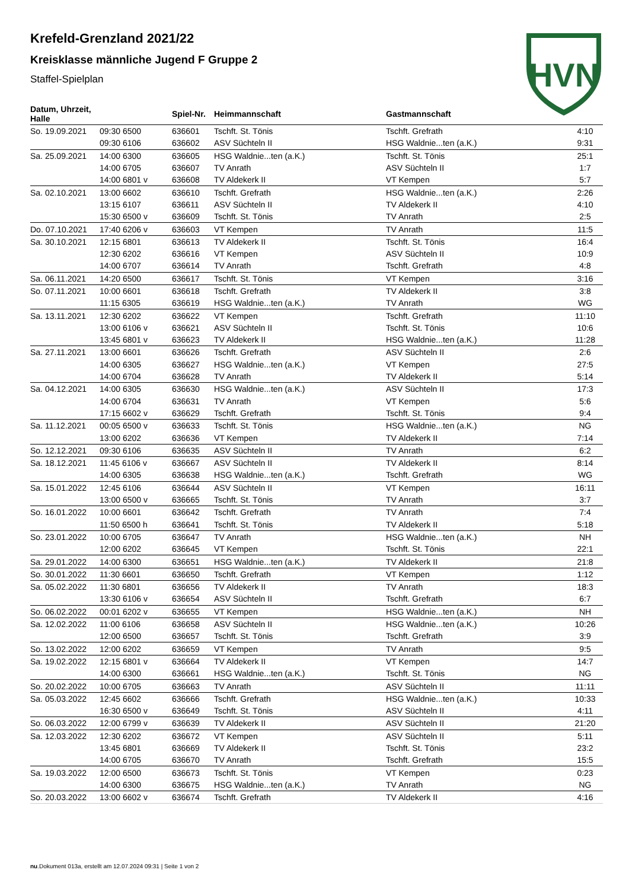HVN
Krefeld-Grenzland 2021/22
Kreisklasse männliche Jugend F Gruppe 2
Staffel-Spielplan
| Datum, Uhrzeit, Halle | | Spiel-Nr. | Heimmannschaft | Gastmannschaft | |
| --- | --- | --- | --- | --- | --- |
| So. 19.09.2021 | 09:30 6500 | 636601 | Tschft. St. Tönis | Tschft. Grefrath | 4:10 |
| | 09:30 6106 | 636602 | ASV Süchteln II | HSG Waldnie...ten (a.K.) | 9:31 |
| Sa. 25.09.2021 | 14:00 6300 | 636605 | HSG Waldnie...ten (a.K.) | Tschft. St. Tönis | 25:1 |
| | 14:00 6705 | 636607 | TV Anrath | ASV Süchteln II | 1:7 |
| | 14:00 6801 v | 636608 | TV Aldekerk II | VT Kempen | 5:7 |
| Sa. 02.10.2021 | 13:00 6602 | 636610 | Tschft. Grefrath | HSG Waldnie...ten (a.K.) | 2:26 |
| | 13:15 6107 | 636611 | ASV Süchteln II | TV Aldekerk II | 4:10 |
| | 15:30 6500 v | 636609 | Tschft. St. Tönis | TV Anrath | 2:5 |
| Do. 07.10.2021 | 17:40 6206 v | 636603 | VT Kempen | TV Anrath | 11:5 |
| Sa. 30.10.2021 | 12:15 6801 | 636613 | TV Aldekerk II | Tschft. St. Tönis | 16:4 |
| | 12:30 6202 | 636616 | VT Kempen | ASV Süchteln II | 10:9 |
| | 14:00 6707 | 636614 | TV Anrath | Tschft. Grefrath | 4:8 |
| Sa. 06.11.2021 | 14:20 6500 | 636617 | Tschft. St. Tönis | VT Kempen | 3:16 |
| So. 07.11.2021 | 10:00 6601 | 636618 | Tschft. Grefrath | TV Aldekerk II | 3:8 |
| | 11:15 6305 | 636619 | HSG Waldnie...ten (a.K.) | TV Anrath | WG |
| Sa. 13.11.2021 | 12:30 6202 | 636622 | VT Kempen | Tschft. Grefrath | 11:10 |
| | 13:00 6106 v | 636621 | ASV Süchteln II | Tschft. St. Tönis | 10:6 |
| | 13:45 6801 v | 636623 | TV Aldekerk II | HSG Waldnie...ten (a.K.) | 11:28 |
| Sa. 27.11.2021 | 13:00 6601 | 636626 | Tschft. Grefrath | ASV Süchteln II | 2:6 |
| | 14:00 6305 | 636627 | HSG Waldnie...ten (a.K.) | VT Kempen | 27:5 |
| | 14:00 6704 | 636628 | TV Anrath | TV Aldekerk II | 5:14 |
| Sa. 04.12.2021 | 14:00 6305 | 636630 | HSG Waldnie...ten (a.K.) | ASV Süchteln II | 17:3 |
| | 14:00 6704 | 636631 | TV Anrath | VT Kempen | 5:6 |
| | 17:15 6602 v | 636629 | Tschft. Grefrath | Tschft. St. Tönis | 9:4 |
| Sa. 11.12.2021 | 00:05 6500 v | 636633 | Tschft. St. Tönis | HSG Waldnie...ten (a.K.) | NG |
| | 13:00 6202 | 636636 | VT Kempen | TV Aldekerk II | 7:14 |
| So. 12.12.2021 | 09:30 6106 | 636635 | ASV Süchteln II | TV Anrath | 6:2 |
| Sa. 18.12.2021 | 11:45 6106 v | 636667 | ASV Süchteln II | TV Aldekerk II | 8:14 |
| | 14:00 6305 | 636638 | HSG Waldnie...ten (a.K.) | Tschft. Grefrath | WG |
| Sa. 15.01.2022 | 12:45 6106 | 636644 | ASV Süchteln II | VT Kempen | 16:11 |
| | 13:00 6500 v | 636665 | Tschft. St. Tönis | TV Anrath | 3:7 |
| So. 16.01.2022 | 10:00 6601 | 636642 | Tschft. Grefrath | TV Anrath | 7:4 |
| | 11:50 6500 h | 636641 | Tschft. St. Tönis | TV Aldekerk II | 5:18 |
| So. 23.01.2022 | 10:00 6705 | 636647 | TV Anrath | HSG Waldnie...ten (a.K.) | NH |
| | 12:00 6202 | 636645 | VT Kempen | Tschft. St. Tönis | 22:1 |
| Sa. 29.01.2022 | 14:00 6300 | 636651 | HSG Waldnie...ten (a.K.) | TV Aldekerk II | 21:8 |
| So. 30.01.2022 | 11:30 6601 | 636650 | Tschft. Grefrath | VT Kempen | 1:12 |
| Sa. 05.02.2022 | 11:30 6801 | 636656 | TV Aldekerk II | TV Anrath | 18:3 |
| | 13:30 6106 v | 636654 | ASV Süchteln II | Tschft. Grefrath | 6:7 |
| So. 06.02.2022 | 00:01 6202 v | 636655 | VT Kempen | HSG Waldnie...ten (a.K.) | NH |
| Sa. 12.02.2022 | 11:00 6106 | 636658 | ASV Süchteln II | HSG Waldnie...ten (a.K.) | 10:26 |
| | 12:00 6500 | 636657 | Tschft. St. Tönis | Tschft. Grefrath | 3:9 |
| So. 13.02.2022 | 12:00 6202 | 636659 | VT Kempen | TV Anrath | 9:5 |
| Sa. 19.02.2022 | 12:15 6801 v | 636664 | TV Aldekerk II | VT Kempen | 14:7 |
| | 14:00 6300 | 636661 | HSG Waldnie...ten (a.K.) | Tschft. St. Tönis | NG |
| So. 20.02.2022 | 10:00 6705 | 636663 | TV Anrath | ASV Süchteln II | 11:11 |
| Sa. 05.03.2022 | 12:45 6602 | 636666 | Tschft. Grefrath | HSG Waldnie...ten (a.K.) | 10:33 |
| | 16:30 6500 v | 636649 | Tschft. St. Tönis | ASV Süchteln II | 4:11 |
| So. 06.03.2022 | 12:00 6799 v | 636639 | TV Aldekerk II | ASV Süchteln II | 21:20 |
| Sa. 12.03.2022 | 12:30 6202 | 636672 | VT Kempen | ASV Süchteln II | 5:11 |
| | 13:45 6801 | 636669 | TV Aldekerk II | Tschft. St. Tönis | 23:2 |
| | 14:00 6705 | 636670 | TV Anrath | Tschft. Grefrath | 15:5 |
| Sa. 19.03.2022 | 12:00 6500 | 636673 | Tschft. St. Tönis | VT Kempen | 0:23 |
| | 14:00 6300 | 636675 | HSG Waldnie...ten (a.K.) | TV Anrath | NG |
| So. 20.03.2022 | 13:00 6602 v | 636674 | Tschft. Grefrath | TV Aldekerk II | 4:16 |
nu.Dokument 013a, erstellt am 12.07.2024 09:31 | Seite 1 von 2